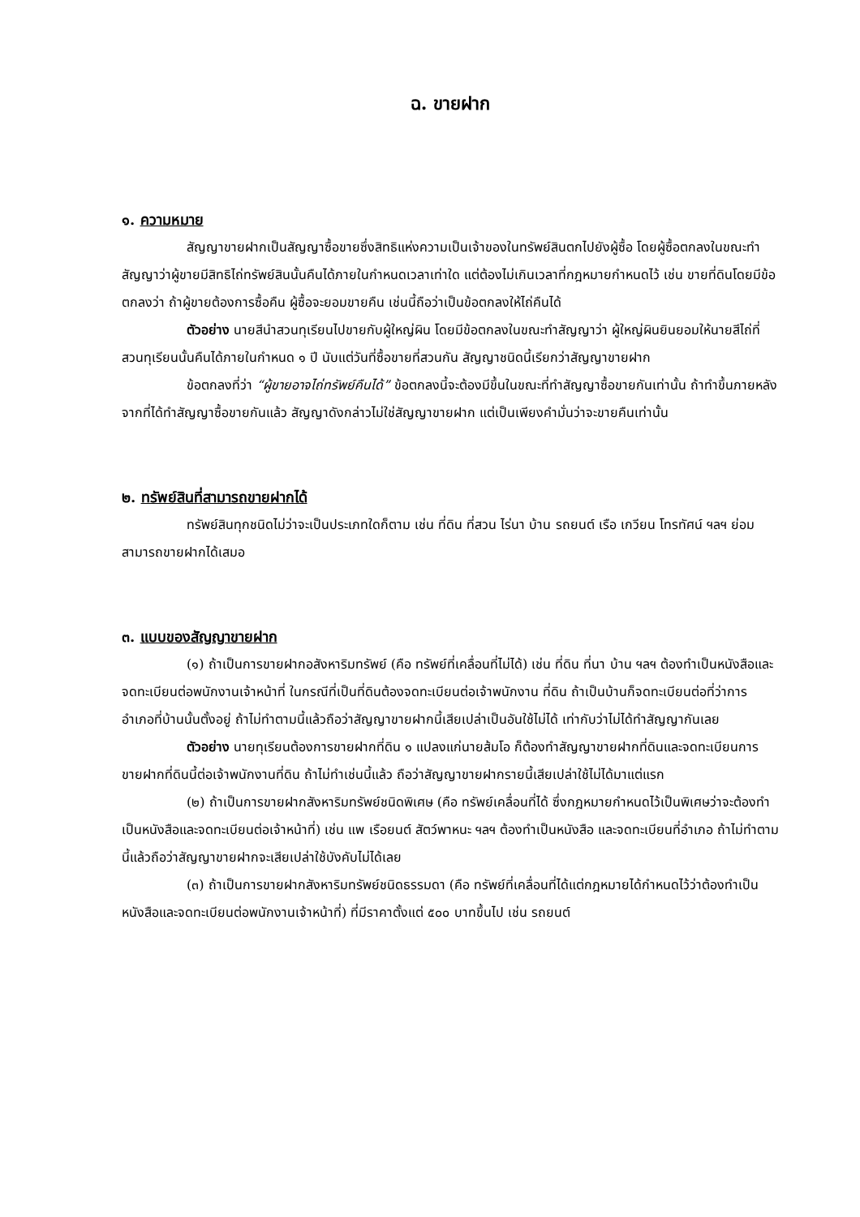ฉ. ขายฝาก
๑. ความหมาย
สัญญาขายฝากเป็นสัญญาซื้อขายซึ่งสิทธิแห่งความเป็นเจ้าของในทรัพย์สินตกไปยังผู้ซื้อ โดยผู้ซื้อตกลงในขณะทำสัญญาว่าผู้ขายมีสิทธิไถ่ทรัพย์สินนั้นคืนได้ภายในกำหนดเวลาเท่าใด แต่ต้องไม่เกินเวลาที่กฎหมายกำหนดไว้ เช่น ขายที่ดินโดยมีข้อตกลงว่า ถ้าผู้ขายต้องการซื้อคืน ผู้ซื้อจะยอมขายคืน เช่นนี้ถือว่าเป็นข้อตกลงให้ไถ่คืนได้
ตัวอย่าง นายสีนำสวนทุเรียนไปขายกับผู้ใหญ่ผิน โดยมีข้อตกลงในขณะทำสัญญาว่า ผู้ใหญ่ผินยินยอมให้นายสีไถ่ที่สวนทุเรียนนั้นคืนได้ภายในกำหนด ๑ ปี นับแต่วันที่ซื้อขายที่สวนกัน สัญญาชนิดนี้เรียกว่าสัญญาขายฝาก
ข้อตกลงที่ว่า “ผู้ขายอาจไถ่ทรัพย์คืนได้” ข้อตกลงนี้จะต้องมีขึ้นในขณะที่ทำสัญญาซื้อขายกันเท่านั้น ถ้าทำขึ้นภายหลังจากที่ได้ทำสัญญาซื้อขายกันแล้ว สัญญาดังกล่าวไม่ใช่สัญญาขายฝาก แต่เป็นเพียงคำมั่นว่าจะขายคืนเท่านั้น
๒. ทรัพย์สินที่สามารถขายฝากได้
ทรัพย์สินทุกชนิดไม่ว่าจะเป็นประเภทใดก็ตาม เช่น ที่ดิน ที่สวน ไร่นา บ้าน รถยนต์ เรือ เกวียน โทรทัศน์ ฯลฯ ย่อมสามารถขายฝากได้เสมอ
๓. แบบของสัญญาขายฝาก
(๑) ถ้าเป็นการขายฝากอสังหาริมทรัพย์ (คือ ทรัพย์ที่เคลื่อนที่ไม่ได้) เช่น ที่ดิน ที่นา บ้าน ฯลฯ ต้องทำเป็นหนังสือและจดทะเบียนต่อพนักงานเจ้าหน้าที่ ในกรณีที่เป็นที่ดินต้องจดทะเบียนต่อเจ้าพนักงาน ที่ดิน ถ้าเป็นบ้านก็จดทะเบียนต่อที่ว่าการอำเภอที่บ้านนั้นตั้งอยู่ ถ้าไม่ทำตามนี้แล้วถือว่าสัญญาขายฝากนี้เสียเปล่าเป็นอันใช้ไม่ได้ เท่ากับว่าไม่ได้ทำสัญญากันเลย
ตัวอย่าง นายทุเรียนต้องการขายฝากที่ดิน ๑ แปลงแก่นายส้มโอ ก็ต้องทำสัญญาขายฝากที่ดินและจดทะเบียนการขายฝากที่ดินนี้ต่อเจ้าพนักงานที่ดิน ถ้าไม่ทำเช่นนี้แล้ว ถือว่าสัญญาขายฝากรายนี้เสียเปล่าใช้ไม่ได้มาแต่แรก
(๒) ถ้าเป็นการขายฝากสังหาริมทรัพย์ชนิดพิเศษ (คือ ทรัพย์เคลื่อนที่ได้ ซึ่งกฎหมายกำหนดไว้เป็นพิเศษว่าจะต้องทำเป็นหนังสือและจดทะเบียนต่อเจ้าหน้าที่) เช่น แพ เรือยนต์ สัตว์พาหนะ ฯลฯ ต้องทำเป็นหนังสือ และจดทะเบียนที่อำเภอ ถ้าไม่ทำตามนี้แล้วถือว่าสัญญาขายฝากจะเสียเปล่าใช้บังคับไม่ได้เลย
(๓) ถ้าเป็นการขายฝากสังหาริมทรัพย์ชนิดธรรมดา (คือ ทรัพย์ที่เคลื่อนที่ได้แต่กฎหมายได้กำหนดไว้ว่าต้องทำเป็นหนังสือและจดทะเบียนต่อพนักงานเจ้าหน้าที่) ที่มีราคาตั้งแต่ ๕๐๐ บาทขึ้นไป เช่น รถยนต์